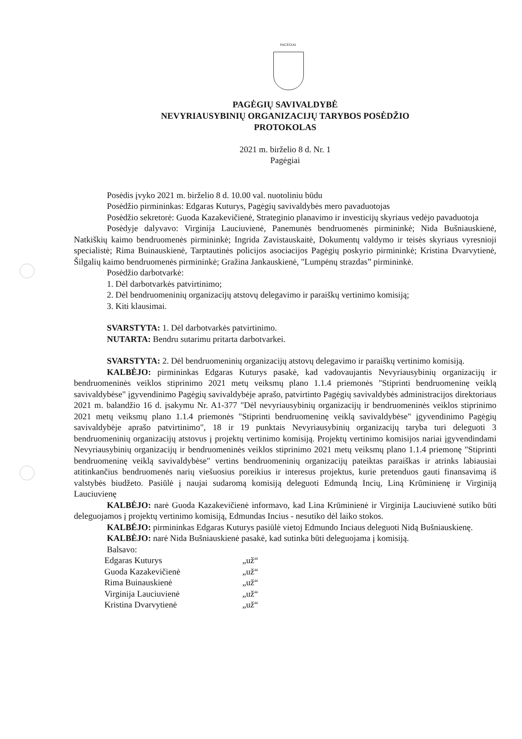PAGĖGIAI
PAGĖGIŲ SAVIVALDYBĖ
NEVYRIAUSYBINIŲ ORGANIZACIJŲ TARYBOS POSĖDŽIO
PROTOKOLAS
2021 m. birželio 8 d. Nr. 1
Pagėgiai
Posėdis įvyko 2021 m. birželio 8 d. 10.00 val. nuotoliniu būdu
Posėdžio pirmininkas: Edgaras Kuturys, Pagėgių savivaldybės mero pavaduotojas
Posėdžio sekretorė: Guoda Kazakevičienė, Strateginio planavimo ir investicijų skyriaus vedėjo pavaduotoja
Posėdyje dalyvavo: Virginija Lauciuvienė, Panemunės bendruomenės pirmininkė; Nida Bušniauskienė, Natkiškių kaimo bendruomenės pirmininkė; Ingrida Zavistauskaitė, Dokumentų valdymo ir teisės skyriaus vyresnioji specialistė; Rima Buinauskienė, Tarptautinės policijos asociacijos Pagėgių poskyrio pirmininkė; Kristina Dvarvytienė, Šilgalių kaimo bendruomenės pirmininkė; Gražina Jankauskienė, "Lumpėnų strazdas” pirmininkė.
Posėdžio darbotvarkė:
1. Dėl darbotvarkės patvirtinimo;
2. Dėl bendruomeninių organizacijų atstovų delegavimo ir paraiškų vertinimo komisiją;
3. Kiti klausimai.
SVARSTYTA: 1. Dėl darbotvarkės patvirtinimo.
NUTARTA: Bendru sutarimu pritarta darbotvarkei.
SVARSTYTA: 2. Dėl bendruomeninių organizacijų atstovų delegavimo ir paraiškų vertinimo komisiją.
KALBĖJO: pirmininkas Edgaras Kuturys pasakė, kad vadovaujantis Nevyriausybinių organizacijų ir bendruomeninės veiklos stiprinimo 2021 metų veiksmų plano 1.1.4 priemonės "Stiprinti bendruomeninę veiklą savivaldybėse" įgyvendinimo Pagėgių savivaldybėje aprašo, patvirtinto Pagėgių savivaldybės administracijos direktoriaus 2021 m. balandžio 16 d. įsakymu Nr. A1-377 "Dėl nevyriausybinių organizacijų ir bendruomeninės veiklos stiprinimo 2021 metų veiksmų plano 1.1.4 priemonės "Stiprinti bendruomeninę veiklą savivaldybėse" įgyvendinimo Pagėgių savivaldybėje aprašo patvirtinimo", 18 ir 19 punktais Nevyriausybinių organizacijų taryba turi deleguoti 3 bendruomeninių organizacijų atstovus į projektų vertinimo komisiją. Projektų vertinimo komisijos nariai įgyvendindami Nevyriausybinių organizacijų ir bendruomeninės veiklos stiprinimo 2021 metų veiksmų plano 1.1.4 priemonę "Stiprinti bendruomeninę veiklą savivaldybėse" vertins bendruomeninių organizacijų pateiktas paraiškas ir atrinks labiausiai atitinkančius bendruomenės narių viešuosius poreikius ir interesus projektus, kurie pretenduos gauti finansavimą iš valstybės biudžeto. Pasiūlė į naujai sudaromą komisiją deleguoti Edmundą Incių, Liną Krūminienę ir Virginiją Lauciuvienę
KALBĖJO: narė Guoda Kazakevičienė informavo, kad Lina Krūminienė ir Virginija Lauciuvienė sutiko būti deleguojamos į projektų vertinimo komisiją, Edmundas Incius - nesutiko dėl laiko stokos.
KALBĖJO: pirmininkas Edgaras Kuturys pasiūlė vietoj Edmundo Inciaus deleguoti Nidą Bušniauskienę.
KALBĖJO: narė Nida Bušniauskienė pasakė, kad sutinka būti deleguojama į komisiją.
Balsavo:
Edgaras Kuturys „už“ Guoda Kazakevičienė „už“ Rima Buinauskienė „už“ Virginija Lauciuvienė „už“ Kristina Dvarvytienė „už“